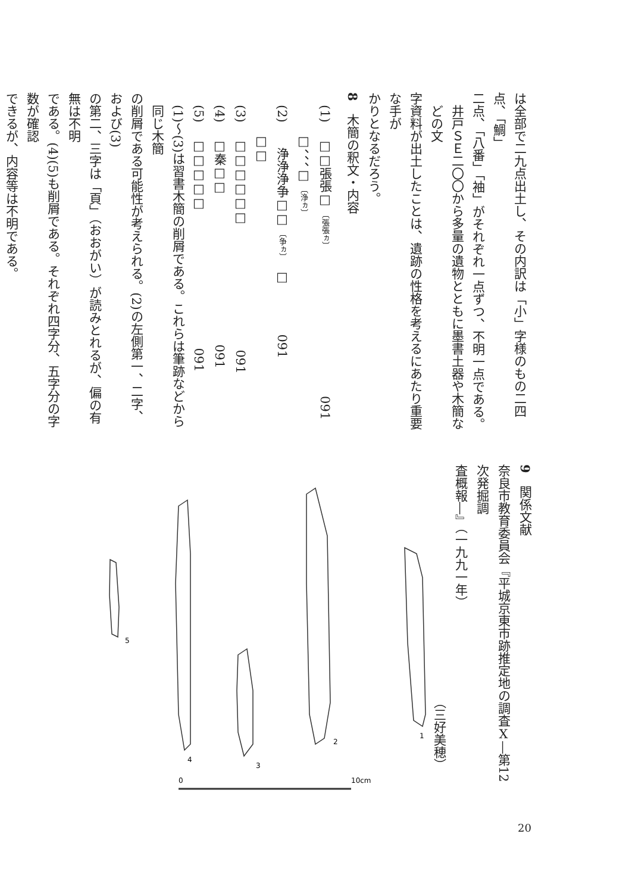は全部で二九点出土し、その内訳は「小」字様のもの二四点、「鯛」
二点、「八番」「袖」がそれぞれ一点ずつ、不明一点である。
井戸ＳＥ二〇〇から多量の遺物とともに墨書土器や木簡などの文
字資料が出土したことは、遺跡の性格を考えるにあたり重要な手が
かりとなるだろう。
8　木簡の釈文・内容
　(1)　 □□張張□ 〔張張ヵ〕　　　　　　　　　　　　091
　　　 □、、、□ 〔浄ヵ〕
　(2)　　浄浄浄争□□ 〔争ヵ〕　□　　　　091
　　　 □□
　(3)　 □□□□□□　　　　　　　　　　091
　(4)　 □秦□□　　　　　　　　　　　　091
　(5)　 □□□□□　　　　　　　　　　　091
(1)〜(3)は習書木簡の削屑である。これらは筆跡などから同じ木簡
の削屑である可能性が考えられる。(2)の左側第一、二字、および(3)
の第二、三字は「頁」（おおがい）が読みとれるが、偏の有無は不明
である。(4)(5)も削屑である。それぞれ四字分、五字分の字数が確認
できるが、内容等は不明である。
1
2
3
4
5
0
10cm
9　関係文献
奈良市教育委員会『平城京東市跡推定地の調査Ⅹ―第12次発掘調
査概報―』（一九九一年）
　　　　　　　　　　　　　　　　　　　（三好美穂）
20